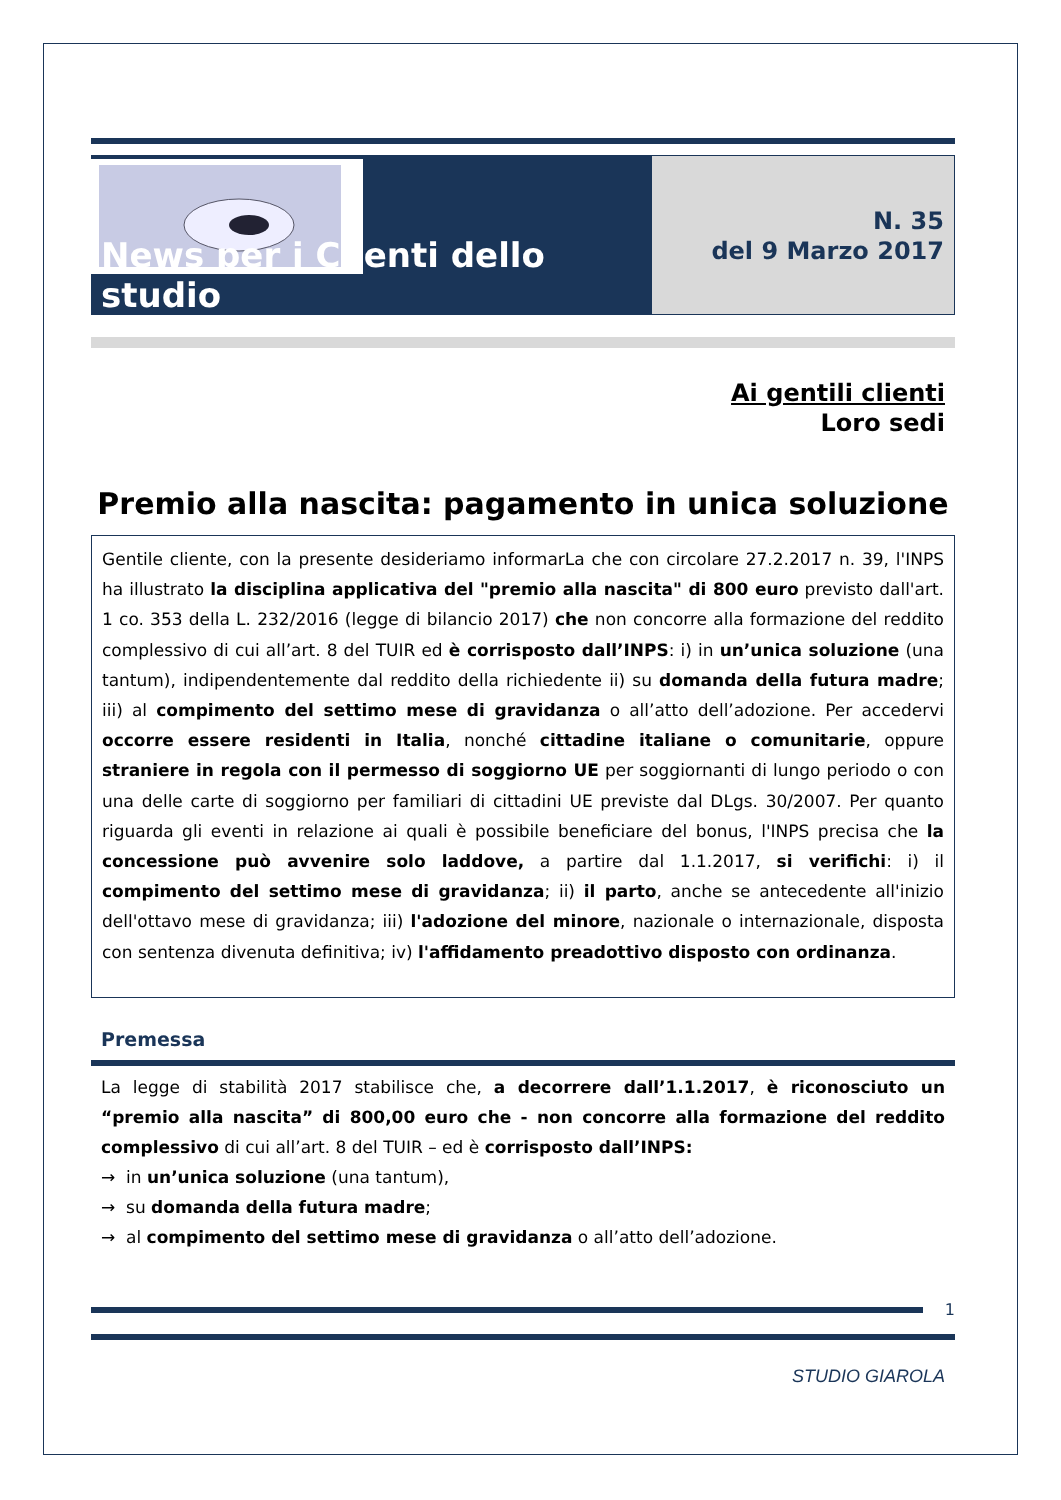News per i Clienti dello studio
N. 35
del 9 Marzo 2017
Ai gentili clienti
Loro sedi
Premio alla nascita: pagamento in unica soluzione
Gentile cliente, con la presente desideriamo informarLa che con circolare 27.2.2017 n. 39, l'INPS ha illustrato la disciplina applicativa del "premio alla nascita" di 800 euro previsto dall'art. 1 co. 353 della L. 232/2016 (legge di bilancio 2017) che non concorre alla formazione del reddito complessivo di cui all’art. 8 del TUIR ed è corrisposto dall’INPS: i) in un’unica soluzione (una tantum), indipendentemente dal reddito della richiedente ii) su domanda della futura madre; iii) al compimento del settimo mese di gravidanza o all’atto dell’adozione. Per accedervi occorre essere residenti in Italia, nonché cittadine italiane o comunitarie, oppure straniere in regola con il permesso di soggiorno UE per soggiornanti di lungo periodo o con una delle carte di soggiorno per familiari di cittadini UE previste dal DLgs. 30/2007. Per quanto riguarda gli eventi in relazione ai quali è possibile beneficiare del bonus, l'INPS precisa che la concessione può avvenire solo laddove, a partire dal 1.1.2017, si verifichi: i) il compimento del settimo mese di gravidanza; ii) il parto, anche se antecedente all'inizio dell'ottavo mese di gravidanza; iii) l'adozione del minore, nazionale o internazionale, disposta con sentenza divenuta definitiva; iv) l'affidamento preadottivo disposto con ordinanza.
Premessa
La legge di stabilità 2017 stabilisce che, a decorrere dall’1.1.2017, è riconosciuto un “premio alla nascita” di 800,00 euro che - non concorre alla formazione del reddito complessivo di cui all’art. 8 del TUIR – ed è corrisposto dall’INPS:
→ in un’unica soluzione (una tantum),
→ su domanda della futura madre;
→ al compimento del settimo mese di gravidanza o all’atto dell’adozione.
1
STUDIO GIAROLA